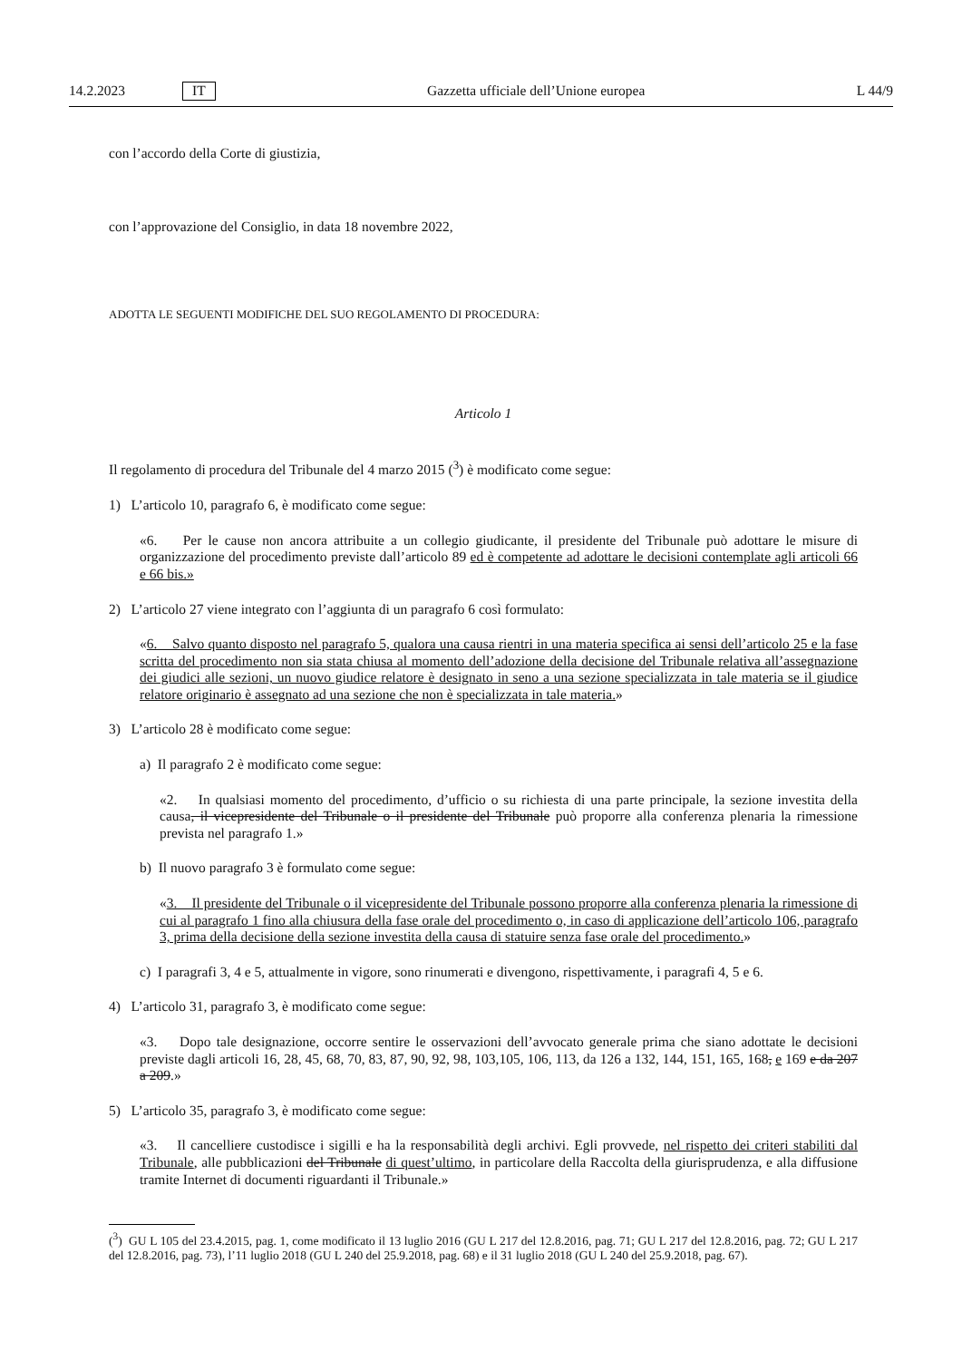14.2.2023 IT Gazzetta ufficiale dell’Unione europea L 44/9
con l’accordo della Corte di giustizia,
con l’approvazione del Consiglio, in data 18 novembre 2022,
ADOTTA LE SEGUENTI MODIFICHE DEL SUO REGOLAMENTO DI PROCEDURA:
Articolo 1
Il regolamento di procedura del Tribunale del 4 marzo 2015 (<sup>3</sup>) è modificato come segue:
1) L’articolo 10, paragrafo 6, è modificato come segue:
«6. Per le cause non ancora attribuite a un collegio giudicante, il presidente del Tribunale può adottare le misure di organizzazione del procedimento previste dall’articolo 89 ed è competente ad adottare le decisioni contemplate agli articoli 66 e 66 bis.»
2) L’articolo 27 viene integrato con l’aggiunta di un paragrafo 6 così formulato:
«6. Salvo quanto disposto nel paragrafo 5, qualora una causa rientri in una materia specifica ai sensi dell’articolo 25 e la fase scritta del procedimento non sia stata chiusa al momento dell’adozione della decisione del Tribunale relativa all’assegnazione dei giudici alle sezioni, un nuovo giudice relatore è designato in seno a una sezione specializzata in tale materia se il giudice relatore originario è assegnato ad una sezione che non è specializzata in tale materia.»
3) L’articolo 28 è modificato come segue:
a) Il paragrafo 2 è modificato come segue:
«2. In qualsiasi momento del procedimento, d’ufficio o su richiesta di una parte principale, la sezione investita della causa, il vicepresidente del Tribunale o il presidente del Tribunale può proporre alla conferenza plenaria la rimessione prevista nel paragrafo 1.»
b) Il nuovo paragrafo 3 è formulato come segue:
«3. Il presidente del Tribunale o il vicepresidente del Tribunale possono proporre alla conferenza plenaria la rimessione di cui al paragrafo 1 fino alla chiusura della fase orale del procedimento o, in caso di applicazione dell’articolo 106, paragrafo 3, prima della decisione della sezione investita della causa di statuire senza fase orale del procedimento.»
c) I paragrafi 3, 4 e 5, attualmente in vigore, sono rinumerati e divengono, rispettivamente, i paragrafi 4, 5 e 6.
4) L’articolo 31, paragrafo 3, è modificato come segue:
«3. Dopo tale designazione, occorre sentire le osservazioni dell’avvocato generale prima che siano adottate le decisioni previste dagli articoli 16, 28, 45, 68, 70, 83, 87, 90, 92, 98, 103,105, 106, 113, da 126 a 132, 144, 151, 165, 168, e 169 e da 207 a 209.»
5) L’articolo 35, paragrafo 3, è modificato come segue:
«3. Il cancelliere custodisce i sigilli e ha la responsabilità degli archivi. Egli provvede, nel rispetto dei criteri stabiliti dal Tribunale, alle pubblicazioni del Tribunale di quest’ultimo, in particolare della Raccolta della giurisprudenza, e alla diffusione tramite Internet di documenti riguardanti il Tribunale.»
(<sup>3</sup>) GU L 105 del 23.4.2015, pag. 1, come modificato il 13 luglio 2016 (GU L 217 del 12.8.2016, pag. 71; GU L 217 del 12.8.2016, pag. 72; GU L 217 del 12.8.2016, pag. 73), l’11 luglio 2018 (GU L 240 del 25.9.2018, pag. 68) e il 31 luglio 2018 (GU L 240 del 25.9.2018, pag. 67).